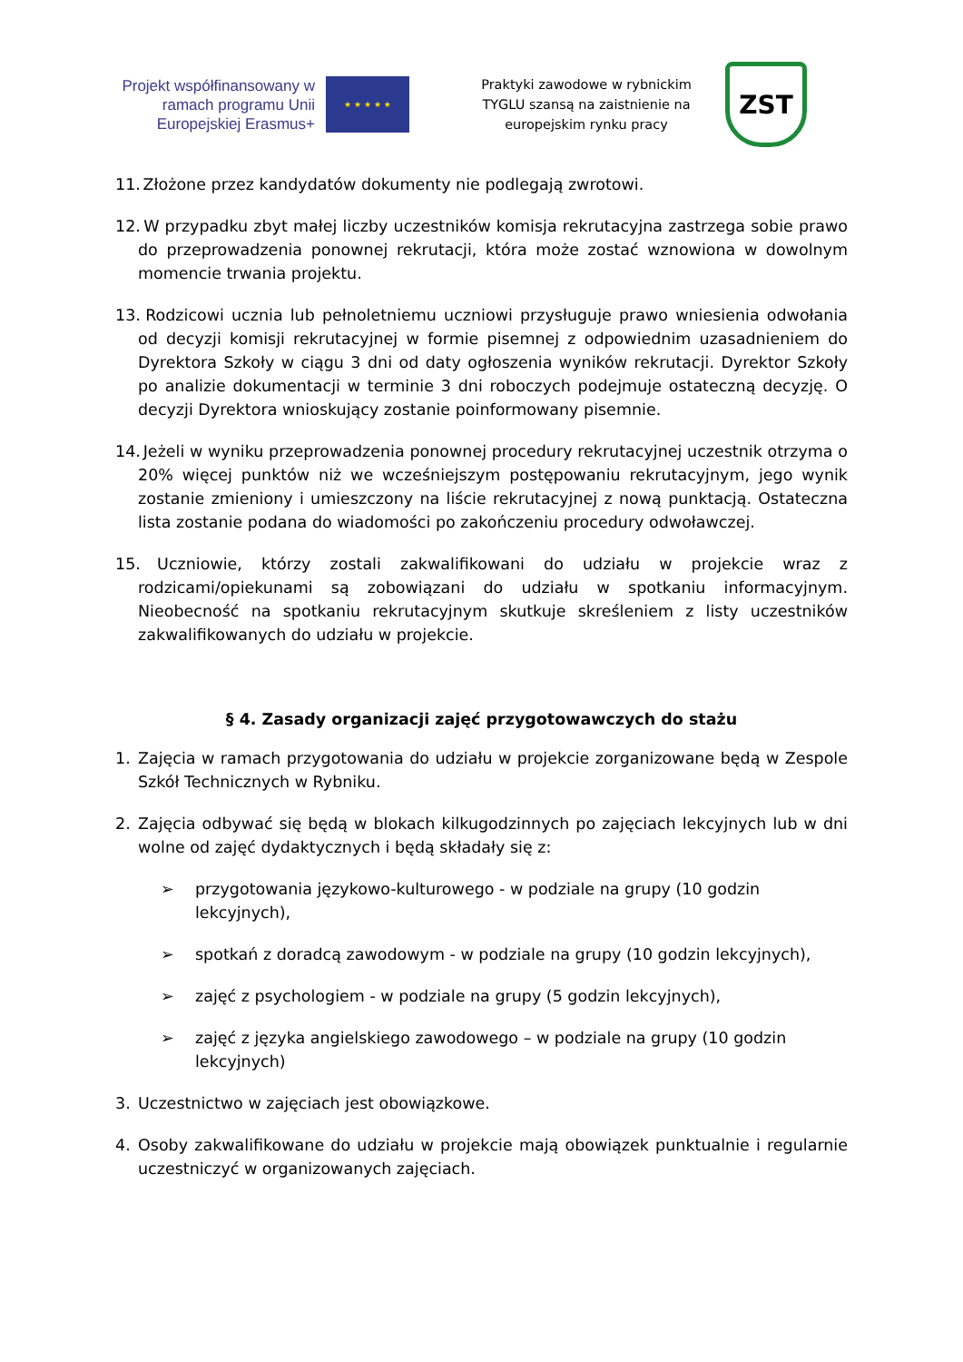Projekt współfinansowany w ramach programu Unii Europejskiej Erasmus+
★ ★ ★ ★ ★
Praktyki zawodowe w rybnickim TYGLU szansą na zaistnienie na europejskim rynku pracy
ZST
11. Złożone przez kandydatów dokumenty nie podlegają zwrotowi.
12. W przypadku zbyt małej liczby uczestników komisja rekrutacyjna zastrzega sobie prawo do przeprowadzenia ponownej rekrutacji, która może zostać wznowiona w dowolnym momencie trwania projektu.
13. Rodzicowi ucznia lub pełnoletniemu uczniowi przysługuje prawo wniesienia odwołania od decyzji komisji rekrutacyjnej w formie pisemnej z odpowiednim uzasadnieniem do Dyrektora Szkoły w ciągu 3 dni od daty ogłoszenia wyników rekrutacji. Dyrektor Szkoły po analizie dokumentacji w terminie 3 dni roboczych podejmuje ostateczną decyzję. O decyzji Dyrektora wnioskujący zostanie poinformowany pisemnie.
14. Jeżeli w wyniku przeprowadzenia ponownej procedury rekrutacyjnej uczestnik otrzyma o 20% więcej punktów niż we wcześniejszym postępowaniu rekrutacyjnym, jego wynik zostanie zmieniony i umieszczony na liście rekrutacyjnej z nową punktacją. Ostateczna lista zostanie podana do wiadomości po zakończeniu procedury odwoławczej.
15. Uczniowie, którzy zostali zakwalifikowani do udziału w projekcie wraz z rodzicami/opiekunami są zobowiązani do udziału w spotkaniu informacyjnym. Nieobecność na spotkaniu rekrutacyjnym skutkuje skreśleniem z listy uczestników zakwalifikowanych do udziału w projekcie.
§ 4. Zasady organizacji zajęć przygotowawczych do stażu
1. Zajęcia w ramach przygotowania do udziału w projekcie zorganizowane będą w Zespole Szkół Technicznych w Rybniku.
2. Zajęcia odbywać się będą w blokach kilkugodzinnych po zajęciach lekcyjnych lub w dni wolne od zajęć dydaktycznych i będą składały się z:
➢ przygotowania językowo-kulturowego - w podziale na grupy (10 godzin
lekcyjnych),
➢ spotkań z doradcą zawodowym - w podziale na grupy (10 godzin lekcyjnych),
➢ zajęć z psychologiem - w podziale na grupy (5 godzin lekcyjnych),
➢ zajęć z języka angielskiego zawodowego – w podziale na grupy (10 godzin
lekcyjnych)
3. Uczestnictwo w zajęciach jest obowiązkowe.
4. Osoby zakwalifikowane do udziału w projekcie mają obowiązek punktualnie i regularnie uczestniczyć w organizowanych zajęciach.